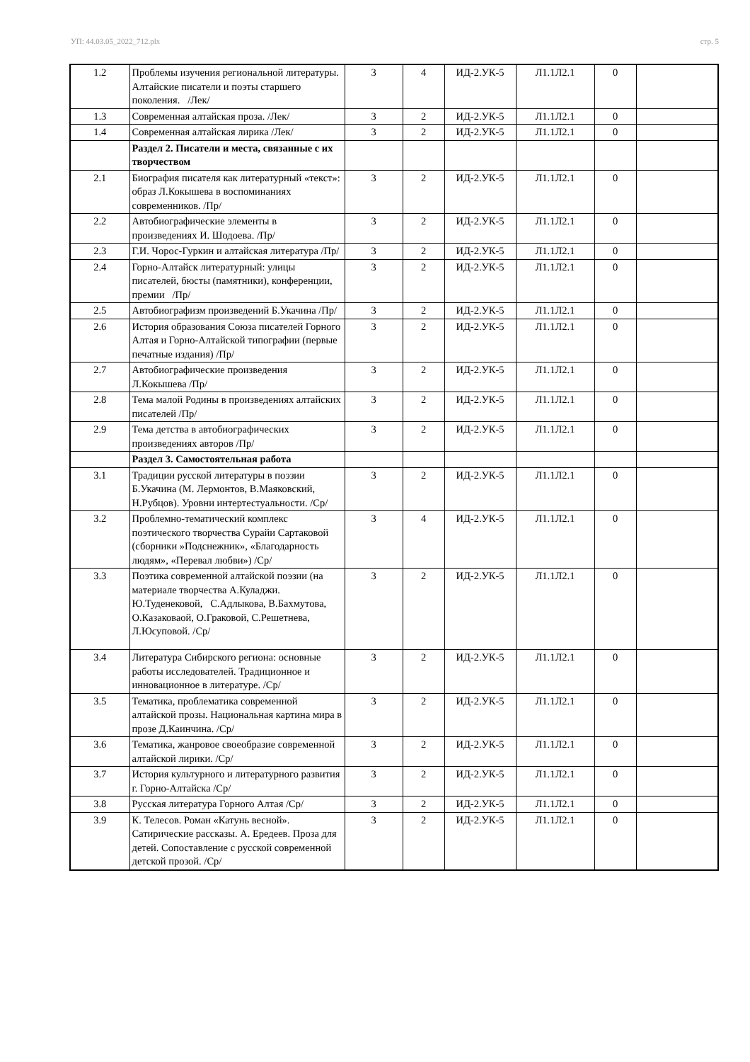УП: 44.03.05_2022_712.plx стр. 5
| 1.2 | Проблемы изучения региональной литературы. Алтайские писатели и поэты старшего поколения. /Лек/ | 3 | 4 | ИД-2.УК-5 | Л1.1Л2.1 | 0 | |
| 1.3 | Современная алтайская проза. /Лек/ | 3 | 2 | ИД-2.УК-5 | Л1.1Л2.1 | 0 | |
| 1.4 | Современная алтайская лирика /Лек/ | 3 | 2 | ИД-2.УК-5 | Л1.1Л2.1 | 0 | |
| | Раздел 2. Писатели и места, связанные с их творчеством | | | | | | |
| 2.1 | Биография писателя как литературный «текст»: образ Л.Кокышева в воспоминаниях современников. /Пр/ | 3 | 2 | ИД-2.УК-5 | Л1.1Л2.1 | 0 | |
| 2.2 | Автобиографические элементы в произведениях И. Шодоева. /Пр/ | 3 | 2 | ИД-2.УК-5 | Л1.1Л2.1 | 0 | |
| 2.3 | Г.И. Чорос-Гуркин и алтайская литература /Пр/ | 3 | 2 | ИД-2.УК-5 | Л1.1Л2.1 | 0 | |
| 2.4 | Горно-Алтайск литературный: улицы писателей, бюсты (памятники), конференции, премии /Пр/ | 3 | 2 | ИД-2.УК-5 | Л1.1Л2.1 | 0 | |
| 2.5 | Автобиографизм произведений Б.Укачина /Пр/ | 3 | 2 | ИД-2.УК-5 | Л1.1Л2.1 | 0 | |
| 2.6 | История образования Союза писателей Горного Алтая и Горно-Алтайской типографии (первые печатные издания) /Пр/ | 3 | 2 | ИД-2.УК-5 | Л1.1Л2.1 | 0 | |
| 2.7 | Автобиографические произведения Л.Кокышева /Пр/ | 3 | 2 | ИД-2.УК-5 | Л1.1Л2.1 | 0 | |
| 2.8 | Тема малой Родины в произведениях алтайских писателей /Пр/ | 3 | 2 | ИД-2.УК-5 | Л1.1Л2.1 | 0 | |
| 2.9 | Тема детства в автобиографических произведениях авторов /Пр/ | 3 | 2 | ИД-2.УК-5 | Л1.1Л2.1 | 0 | |
| | Раздел 3. Самостоятельная работа | | | | | | |
| 3.1 | Традиции русской литературы в поэзии Б.Укачина (М. Лермонтов, В.Маяковский, Н.Рубцов). Уровни интертестуальности. /Ср/ | 3 | 2 | ИД-2.УК-5 | Л1.1Л2.1 | 0 | |
| 3.2 | Проблемно-тематический комплекс поэтического творчества Сурайи Сартаковой (сборники »Подснежник», «Благодарность людям», «Перевал любви») /Ср/ | 3 | 4 | ИД-2.УК-5 | Л1.1Л2.1 | 0 | |
| 3.3 | Поэтика современной алтайской поэзии (на материале творчества А.Куладжи. Ю.Туденековой, С.Адлыкова, В.Бахмутова, О.Казаковаой, О.Граковой, С.Решетнева, Л.Юсуповой. /Ср/ | 3 | 2 | ИД-2.УК-5 | Л1.1Л2.1 | 0 | |
| 3.4 | Литература Сибирского региона: основные работы исследователей. Традиционное и инновационное в литературе. /Ср/ | 3 | 2 | ИД-2.УК-5 | Л1.1Л2.1 | 0 | |
| 3.5 | Тематика, проблематика современной алтайской прозы. Национальная картина мира в прозе Д.Каинчина. /Ср/ | 3 | 2 | ИД-2.УК-5 | Л1.1Л2.1 | 0 | |
| 3.6 | Тематика, жанровое своеобразие современной алтайской лирики. /Ср/ | 3 | 2 | ИД-2.УК-5 | Л1.1Л2.1 | 0 | |
| 3.7 | История культурного и литературного развития г. Горно-Алтайска /Ср/ | 3 | 2 | ИД-2.УК-5 | Л1.1Л2.1 | 0 | |
| 3.8 | Русская литература Горного Алтая /Ср/ | 3 | 2 | ИД-2.УК-5 | Л1.1Л2.1 | 0 | |
| 3.9 | К. Телесов. Роман «Катунь весной». Сатирические рассказы. А. Ередеев. Проза для детей. Сопоставление с русской современной детской прозой. /Ср/ | 3 | 2 | ИД-2.УК-5 | Л1.1Л2.1 | 0 | |